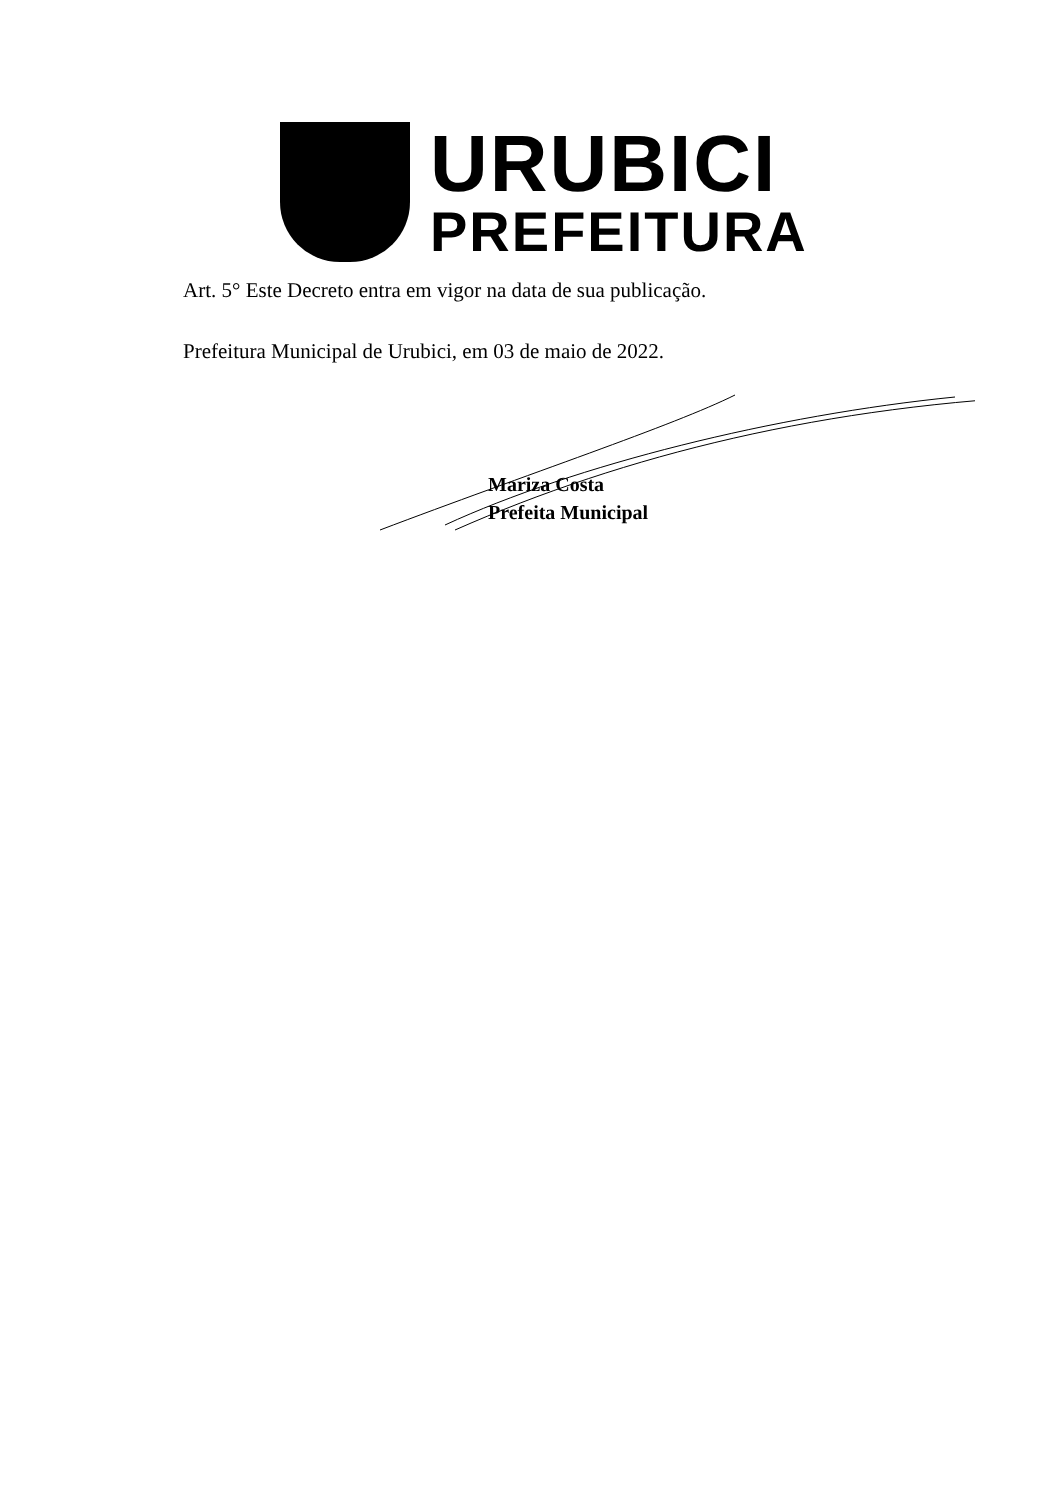URUBICI
PREFEITURA
Art. 5° Este Decreto entra em vigor na data de sua publicação.
Prefeitura Municipal de Urubici, em 03 de maio de 2022.
Mariza Costa
Prefeita Municipal